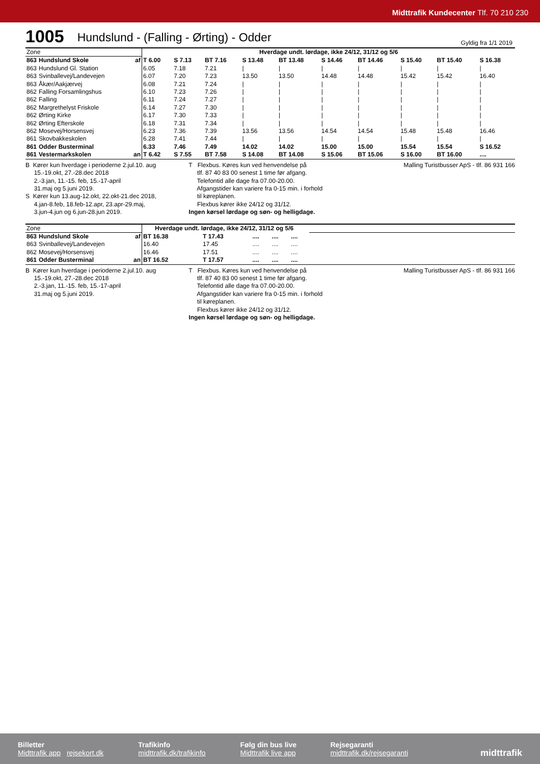Midttrafik Kundecenter Tlf. 70 210 230
1005 Hundslund - (Falling - Ørting) - Odder Gyldig fra 1/1 2019
| Zone | | Hverdage undt. lørdage, ikke 24/12, 31/12 og 5/6 | | | | | | | | | |
| 863 | Hundslund Skole af | T 6.00 | S 7.13 | BT 7.16 | S 13.48 | BT 13.48 | S 14.46 | BT 14.46 | S 15.40 | BT 15.40 | S 16.38 |
| 863 | Hundslund Gl. Station | 6.05 | 7.18 | 7.21 | / | / | / | / | / | / | / |
| 863 | Svinballevej/Landevejen | 6.07 | 7.20 | 7.23 | 13.50 | 13.50 | 14.48 | 14.48 | 15.42 | 15.42 | 16.40 |
| 863 | Åkær/Aakjærvej | 6.08 | 7.21 | 7.24 | / | / | / | / | / | / | / |
| 862 | Falling Forsamlingshus | 6.10 | 7.23 | 7.26 | / | / | / | / | / | / | / |
| 862 | Falling | 6.11 | 7.24 | 7.27 | / | / | / | / | / | / | / |
| 862 | Margrethelyst Friskole | 6.14 | 7.27 | 7.30 | / | / | / | / | / | / | / |
| 862 | Ørting Kirke | 6.17 | 7.30 | 7.33 | / | / | / | / | / | / | / |
| 862 | Ørting Efterskole | 6.18 | 7.31 | 7.34 | / | / | / | / | / | / | / |
| 862 | Mosevej/Horsensvej | 6.23 | 7.36 | 7.39 | 13.56 | 13.56 | 14.54 | 14.54 | 15.48 | 15.48 | 16.46 |
| 861 | Skovbakkeskolen | 6.28 | 7.41 | 7.44 | / | / | / | / | / | / | / |
| 861 | Odder Busterminal | 6.33 | 7.46 | 7.49 | 14.02 | 14.02 | 15.00 | 15.00 | 15.54 | 15.54 | S 16.52 |
| 861 | Vestermarkskolen an | T 6.42 | S 7.55 | BT 7.58 | S 14.08 | BT 14.08 | S 15.06 | BT 15.06 | S 16.00 | BT 16.00 | .... |
B Kører kun hverdage i perioderne 2.jul.10. aug
15.-19.okt, 27.-28.dec 2018
2.-3.jan, 11.-15. feb, 15.-17-april
31.maj og 5.juni 2019.
S Kører kun 13.aug-12.okt, 22.okt-21.dec 2018,
4.jan-8.feb, 18.feb-12.apr, 23.apr-29.maj,
3.jun-4.jun og 6.jun-28.jun 2019.
T Flexbus. Køres kun ved henvendelse på
tlf. 87 40 83 00 senest 1 time før afgang.
Telefontid alle dage fra 07.00-20.00.
Afgangstider kan variere fra 0-15 min. i forhold
til køreplanen.
Flexbus kører ikke 24/12 og 31/12.
Ingen kørsel lørdage og søn- og helligdage.
Malling Turistbusser ApS - tlf. 86 931 166
| Zone | | Hverdage undt. lørdage, ikke 24/12, 31/12 og 5/6 | | | | | |
| 863 | Hundslund Skole af | BT 16.38 | T 17.43 | .... | .... | .... | |
| 863 | Svinballevej/Landevejen | 16.40 | 17.45 | .... | .... | .... | |
| 862 | Mosevej/Horsensvej | 16.46 | 17.51 | .... | .... | .... | |
| 861 | Odder Busterminal an | BT 16.52 | T 17.57 | .... | .... | .... | |
B Kører kun hverdage i perioderne 2.jul.10. aug
15.-19.okt, 27.-28.dec 2018
2.-3.jan, 11.-15. feb, 15.-17-april
31.maj og 5.juni 2019.
T Flexbus. Køres kun ved henvendelse på
tlf. 87 40 83 00 senest 1 time før afgang.
Telefontid alle dage fra 07.00-20.00.
Afgangstider kan variere fra 0-15 min. i forhold
til køreplanen.
Flexbus kører ikke 24/12 og 31/12.
Ingen kørsel lørdage og søn- og helligdage.
Malling Turistbusser ApS - tlf. 86 931 166
Billetter
Midttrafik app rejsekort.dk
Trafikinfo
midttrafik.dk/trafikinfo
Følg din bus live
Midttrafik live app
Rejsegaranti
midttrafik.dk/rejsegaranti
midttrafik